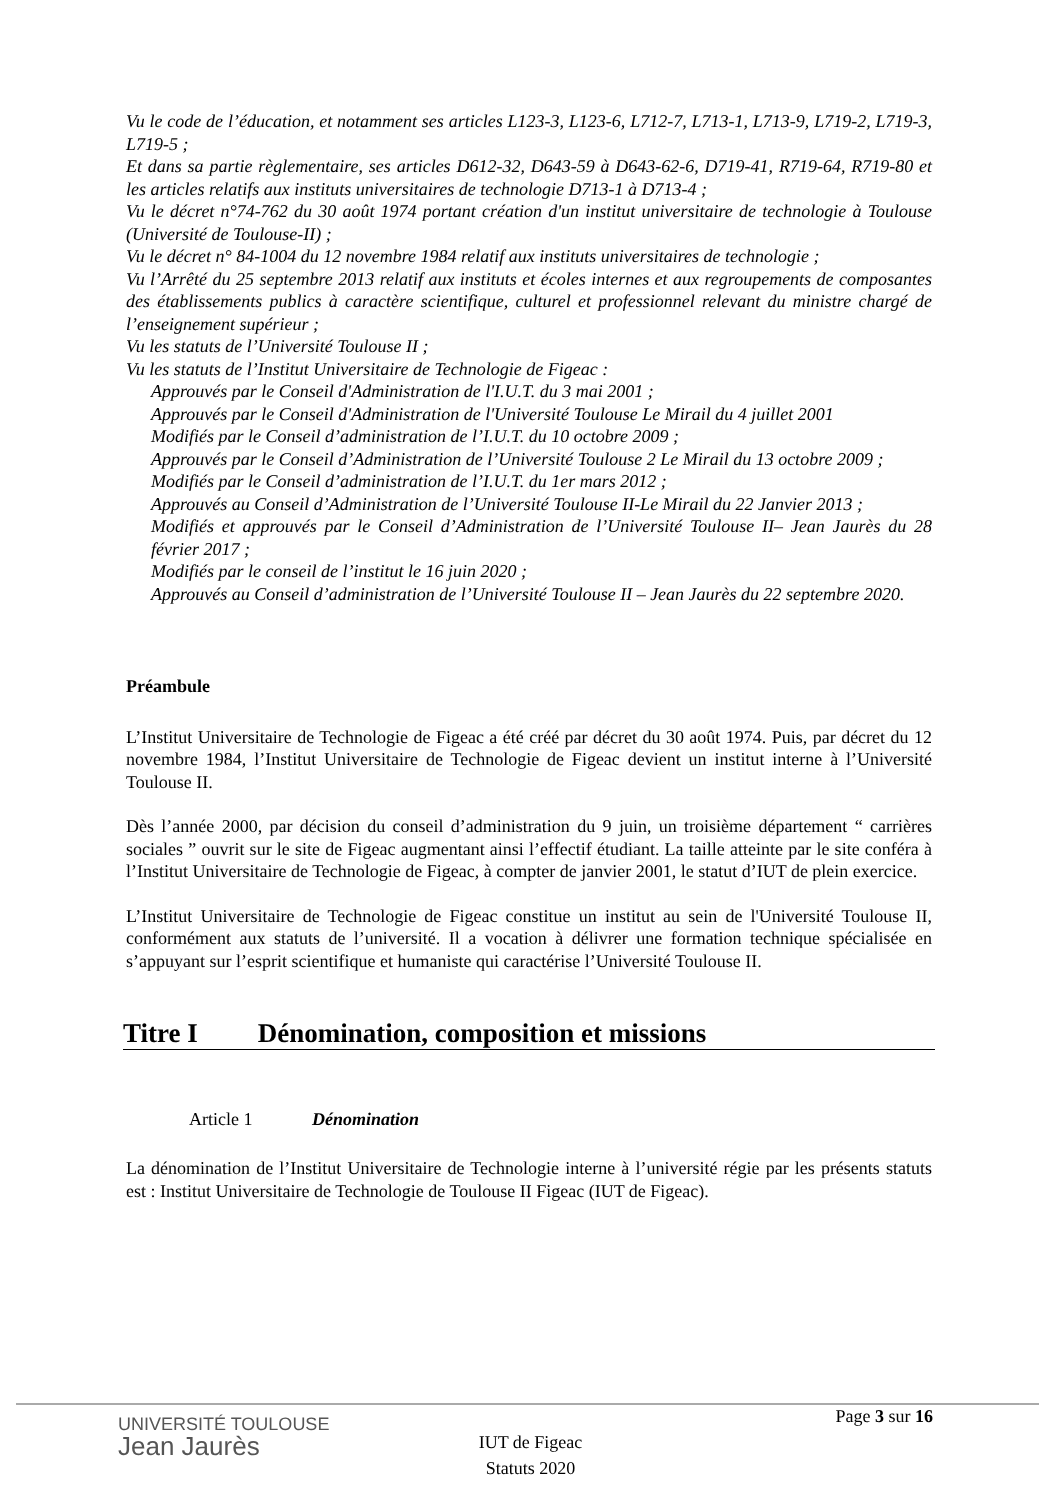Vu le code de l’éducation, et notamment ses articles L123-3, L123-6, L712-7, L713-1, L713-9, L719-2, L719-3, L719-5 ;
Et dans sa partie règlementaire, ses articles D612-32, D643-59 à D643-62-6, D719-41, R719-64, R719-80 et les articles relatifs aux instituts universitaires de technologie D713-1 à D713-4 ;
Vu le décret n°74-762 du 30 août 1974 portant création d'un institut universitaire de technologie à Toulouse (Université de Toulouse-II) ;
Vu le décret n° 84-1004 du 12 novembre 1984 relatif aux instituts universitaires de technologie ;
Vu l’Arrêté du 25 septembre 2013 relatif aux instituts et écoles internes et aux regroupements de composantes des établissements publics à caractère scientifique, culturel et professionnel relevant du ministre chargé de l’enseignement supérieur ;
Vu les statuts de l’Université Toulouse II ;
Vu les statuts de l’Institut Universitaire de Technologie de Figeac :
Approuvés par le Conseil d'Administration de l'I.U.T. du 3 mai 2001 ;
Approuvés par le Conseil d'Administration de l'Université Toulouse Le Mirail du 4 juillet 2001
Modifiés par le Conseil d’administration de l’I.U.T. du 10 octobre 2009 ;
Approuvés par le Conseil d’Administration de l’Université Toulouse 2 Le Mirail du 13 octobre 2009 ;
Modifiés par le Conseil d’administration de l’I.U.T. du 1er mars 2012 ;
Approuvés au Conseil d’Administration de l’Université Toulouse II-Le Mirail du 22 Janvier 2013 ;
Modifiés et approuvés par le Conseil d’Administration de l’Université Toulouse II– Jean Jaurès du 28 février 2017 ;
Modifiés par le conseil de l’institut le 16 juin 2020 ;
Approuvés au Conseil d’administration de l’Université Toulouse II – Jean Jaurès du 22 septembre 2020.
Préambule
L’Institut Universitaire de Technologie de Figeac a été créé par décret du 30 août 1974. Puis, par décret du 12 novembre 1984, l’Institut Universitaire de Technologie de Figeac devient un institut interne à l’Université Toulouse II.
Dès l’année 2000, par décision du conseil d’administration du 9 juin, un troisième département “ carrières sociales ” ouvrit sur le site de Figeac augmentant ainsi l’effectif étudiant. La taille atteinte par le site conféra à l’Institut Universitaire de Technologie de Figeac, à compter de janvier 2001, le statut d’IUT de plein exercice.
L’Institut Universitaire de Technologie de Figeac constitue un institut au sein de l'Université Toulouse II, conformément aux statuts de l’université. Il a vocation à délivrer une formation technique spécialisée en s’appuyant sur l’esprit scientifique et humaniste qui caractérise l’Université Toulouse II.
Titre I Dénomination, composition et missions
Article 1 Dénomination
La dénomination de l’Institut Universitaire de Technologie interne à l’université régie par les présents statuts est : Institut Universitaire de Technologie de Toulouse II Figeac (IUT de Figeac).
UNIVERSITÉ TOULOUSE
Jean Jaurès
Page 3 sur 16
IUT de Figeac
Statuts 2020